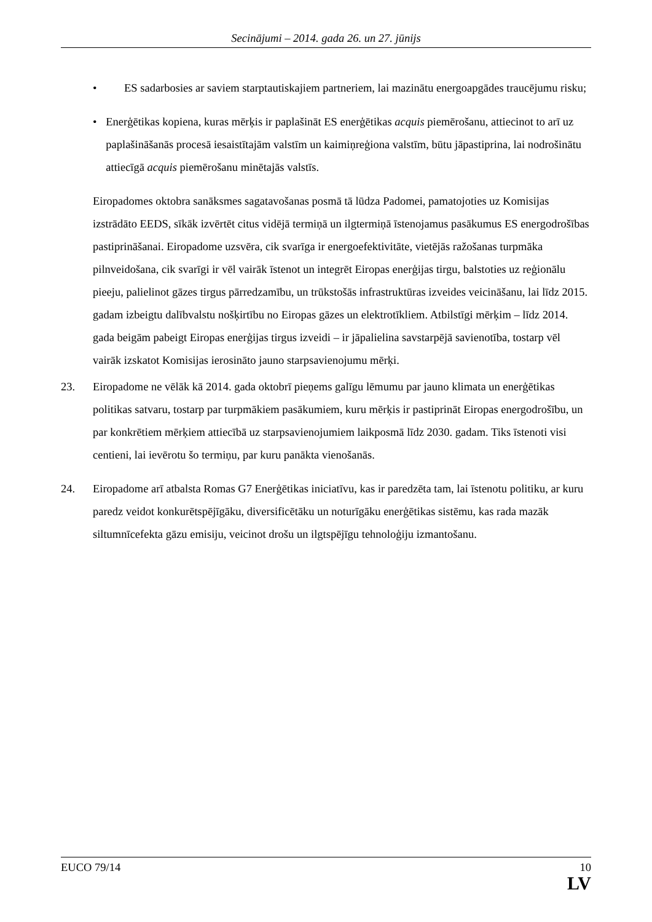Secinājumi – 2014. gada 26. un 27. jūnijs
• ES sadarbosies ar saviem starptautiskajiem partneriem, lai mazinātu energoapgādes traucējumu risku;
• Enerģētikas kopiena, kuras mērķis ir paplašināt ES enerģētikas acquis piemērošanu, attiecinot to arī uz paplašināšanās procesā iesaistītajām valstīm un kaimiņreģiona valstīm, būtu jāpastiprina, lai nodrošinātu attiecīgā acquis piemērošanu minētajās valstīs.
Eiropadomes oktobra sanāksmes sagatavošanas posmā tā lūdza Padomei, pamatojoties uz Komisijas izstrādāto EEDS, sīkāk izvērtēt citus vidējā termiņā un ilgtermiņā īstenojamus pasākumus ES energodrošības pastiprināšanai. Eiropadome uzsvēra, cik svarīga ir energoefektivitāte, vietējās ražošanas turpmāka pilnveidošana, cik svarīgi ir vēl vairāk īstenot un integrēt Eiropas enerģijas tirgu, balstoties uz reģionālu pieeju, palielinot gāzes tirgus pārredzamību, un trūkstošās infrastruktūras izveides veicināšanu, lai līdz 2015. gadam izbeigtu dalībvalstu nošķirtību no Eiropas gāzes un elektrotīkliem. Atbilstīgi mērķim – līdz 2014. gada beigām pabeigt Eiropas enerģijas tirgus izveidi – ir jāpalielina savstarpējā savienotība, tostarp vēl vairāk izskatot Komisijas ierosināto jauno starpsavienojumu mērķi.
23. Eiropadome ne vēlāk kā 2014. gada oktobrī pieņems galīgu lēmumu par jauno klimata un enerģētikas politikas satvaru, tostarp par turpmākiem pasākumiem, kuru mērķis ir pastiprināt Eiropas energodrošību, un par konkrētiem mērķiem attiecībā uz starpsavienojumiem laikposmā līdz 2030. gadam. Tiks īstenoti visi centieni, lai ievērotu šo termiņu, par kuru panākta vienošanās.
24. Eiropadome arī atbalsta Romas G7 Enerģētikas iniciatīvu, kas ir paredzēta tam, lai īstenotu politiku, ar kuru paredz veidot konkurētspējīgāku, diversificētāku un noturīgāku enerģētikas sistēmu, kas rada mazāk siltumnīcefekta gāzu emisiju, veicinot drošu un ilgtspējīgu tehnoloģiju izmantošanu.
EUCO 79/14 10
LV